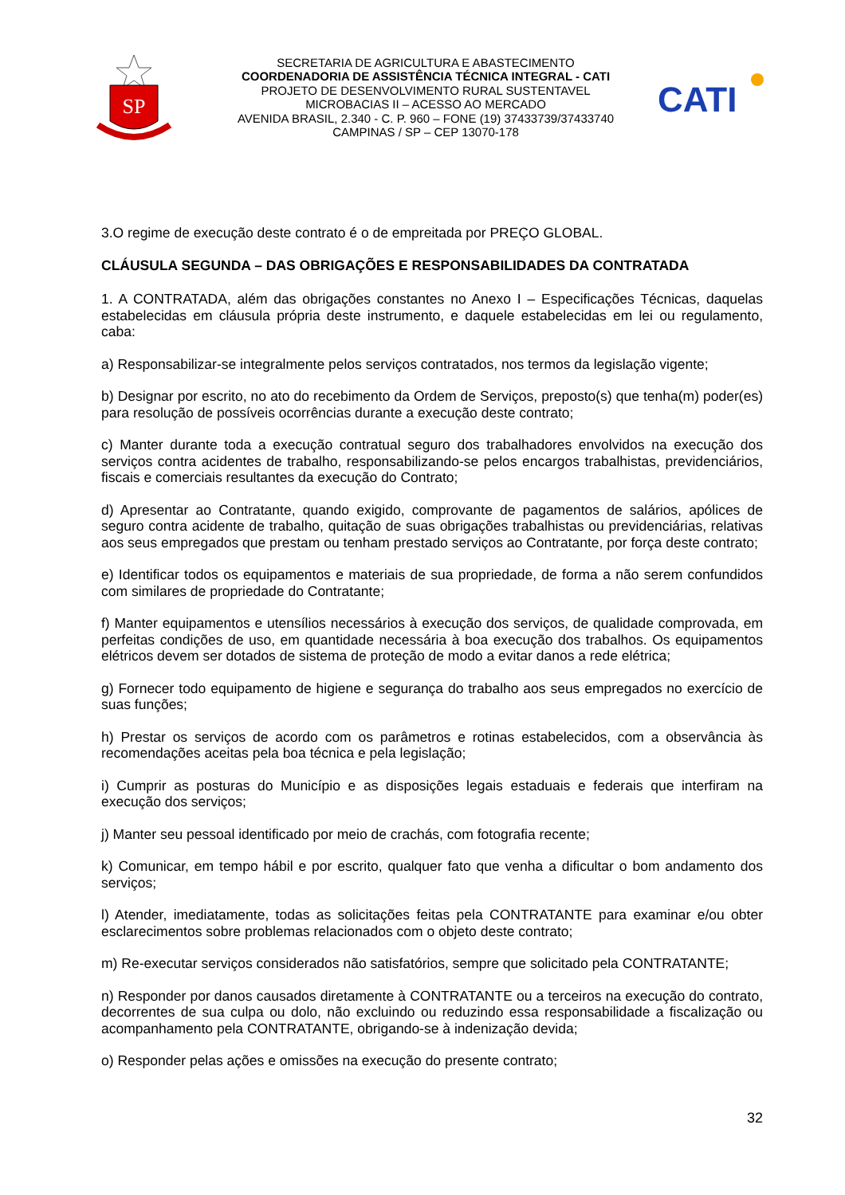SP
SECRETARIA DE AGRICULTURA E ABASTECIMENTO
COORDENADORIA DE ASSISTÊNCIA TÉCNICA INTEGRAL - CATI
PROJETO DE DESENVOLVIMENTO RURAL SUSTENTAVEL
MICROBACIAS II – ACESSO AO MERCADO
AVENIDA BRASIL, 2.340 - C. P. 960 – FONE (19) 37433739/37433740
CAMPINAS / SP – CEP 13070-178
CATI
3.O regime de execução deste contrato é o de empreitada por PREÇO GLOBAL.
CLÁUSULA SEGUNDA – DAS OBRIGAÇÕES E RESPONSABILIDADES DA CONTRATADA
1. A CONTRATADA, além das obrigações constantes no Anexo I – Especificações Técnicas, daquelas estabelecidas em cláusula própria deste instrumento, e daquele estabelecidas em lei ou regulamento, caba:
a) Responsabilizar-se integralmente pelos serviços contratados, nos termos da legislação vigente;
b) Designar por escrito, no ato do recebimento da Ordem de Serviços, preposto(s) que tenha(m) poder(es) para resolução de possíveis ocorrências durante a execução deste contrato;
c) Manter durante toda a execução contratual seguro dos trabalhadores envolvidos na execução dos serviços contra acidentes de trabalho, responsabilizando-se pelos encargos trabalhistas, previdenciários, fiscais e comerciais resultantes da execução do Contrato;
d) Apresentar ao Contratante, quando exigido, comprovante de pagamentos de salários, apólices de seguro contra acidente de trabalho, quitação de suas obrigações trabalhistas ou previdenciárias, relativas aos seus empregados que prestam ou tenham prestado serviços ao Contratante, por força deste contrato;
e) Identificar todos os equipamentos e materiais de sua propriedade, de forma a não serem confundidos com similares de propriedade do Contratante;
f) Manter equipamentos e utensílios necessários à execução dos serviços, de qualidade comprovada, em perfeitas condições de uso, em quantidade necessária à boa execução dos trabalhos. Os equipamentos elétricos devem ser dotados de sistema de proteção de modo a evitar danos a rede elétrica;
g) Fornecer todo equipamento de higiene e segurança do trabalho aos seus empregados no exercício de suas funções;
h) Prestar os serviços de acordo com os parâmetros e rotinas estabelecidos, com a observância às recomendações aceitas pela boa técnica e pela legislação;
i) Cumprir as posturas do Município e as disposições legais estaduais e federais que interfiram na execução dos serviços;
j) Manter seu pessoal identificado por meio de crachás, com fotografia recente;
k) Comunicar, em tempo hábil e por escrito, qualquer fato que venha a dificultar o bom andamento dos serviços;
l) Atender, imediatamente, todas as solicitações feitas pela CONTRATANTE para examinar e/ou obter esclarecimentos sobre problemas relacionados com o objeto deste contrato;
m) Re-executar serviços considerados não satisfatórios, sempre que solicitado pela CONTRATANTE;
n) Responder por danos causados diretamente à CONTRATANTE ou a terceiros na execução do contrato, decorrentes de sua culpa ou dolo, não excluindo ou reduzindo essa responsabilidade a fiscalização ou acompanhamento pela CONTRATANTE, obrigando-se à indenização devida;
o) Responder pelas ações e omissões na execução do presente contrato;
32